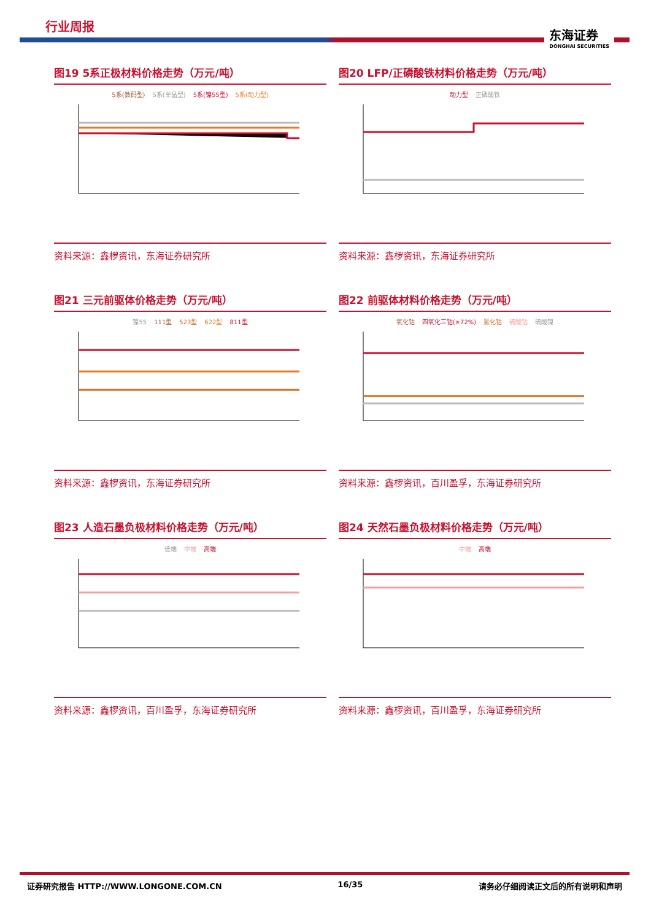行业周报
东海证券
DONGHAI SECURITIES
图19 5系正极材料价格走势（万元/吨）
5系(数码型) 5系(单晶型) 5系(镍55型) 5系(动力型)
资料来源：鑫椤资讯，东海证券研究所
图20 LFP/正磷酸铁材料价格走势（万元/吨）
动力型 正磷酸铁
资料来源：鑫椤资讯，东海证券研究所
图21 三元前驱体价格走势（万元/吨）
镍55 111型 523型 622型 811型
资料来源：鑫椤资讯，东海证券研究所
图22 前驱体材料价格走势（万元/吨）
氧化钴 四氧化三钴(≥72%) 氯化钴 硫酸钴 硫酸镍
资料来源：鑫椤资讯，百川盈孚，东海证券研究所
图23 人造石墨负极材料价格走势（万元/吨）
低端 中端 高端
资料来源：鑫椤资讯，百川盈孚，东海证券研究所
图24 天然石墨负极材料价格走势（万元/吨）
中端 高端
资料来源：鑫椤资讯，百川盈孚，东海证券研究所
证券研究报告 HTTP://WWW.LONGONE.COM.CN 16/35 请务必仔细阅读正文后的所有说明和声明